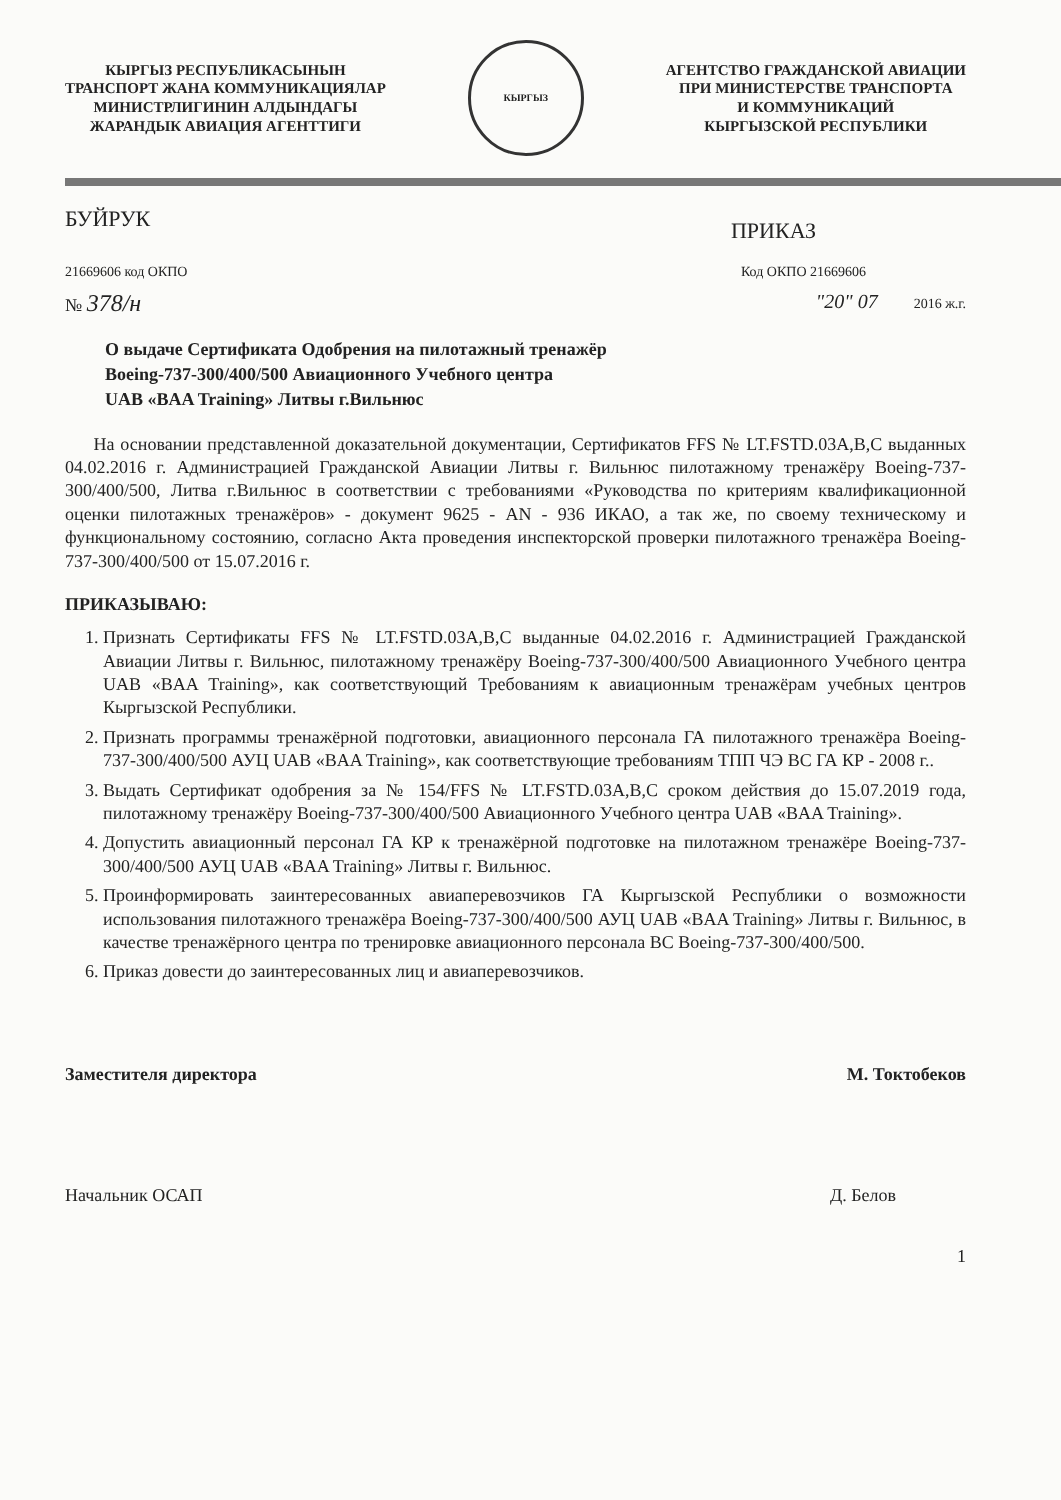КЫРГЫЗ РЕСПУБЛИКАСЫНЫН
ТРАНСПОРТ ЖАНА КОММУНИКАЦИЯЛАР
МИНИСТРЛИГИНИН АЛДЫНДАГЫ
ЖАРАНДЫК АВИАЦИЯ АГЕНТТИГИ
КЫРГЫЗ
АГЕНТСТВО ГРАЖДАНСКОЙ АВИАЦИИ
ПРИ МИНИСТЕРСТВЕ ТРАНСПОРТА
И КОММУНИКАЦИЙ
КЫРГЫЗСКОЙ РЕСПУБЛИКИ
БУЙРУК
ПРИКАЗ
21669606 код ОКПО Код ОКПО 21669606
№ 378/н
"20" 07 2016 ж.г.
О выдаче Сертификата Одобрения на пилотажный тренажёр
Boeing-737-300/400/500 Авиационного Учебного центра
UAB «BAA Training» Литвы г.Вильнюс
На основании представленной доказательной документации, Сертификатов FFS № LT.FSTD.03A,B,C выданных 04.02.2016 г. Администрацией Гражданской Авиации Литвы г. Вильнюс пилотажному тренажёру Boeing-737-300/400/500, Литва г.Вильнюс в соответствии с требованиями «Руководства по критериям квалификационной оценки пилотажных тренажёров» - документ 9625 - AN - 936 ИКАО, а так же, по своему техническому и функциональному состоянию, согласно Акта проведения инспекторской проверки пилотажного тренажёра Boeing-737-300/400/500 от 15.07.2016 г.
ПРИКАЗЫВАЮ:
1. Признать Сертификаты FFS № LT.FSTD.03A,B,C выданные 04.02.2016 г. Администрацией Гражданской Авиации Литвы г. Вильнюс, пилотажному тренажёру Boeing-737-300/400/500 Авиационного Учебного центра UAB «BAA Training», как соответствующий Требованиям к авиационным тренажёрам учебных центров Кыргызской Республики.
2. Признать программы тренажёрной подготовки, авиационного персонала ГА пилотажного тренажёра Boeing-737-300/400/500 АУЦ UAB «BAA Training», как соответствующие требованиям ТПП ЧЭ ВС ГА КР - 2008 г..
3. Выдать Сертификат одобрения за № 154/FFS № LT.FSTD.03A,B,C сроком действия до 15.07.2019 года, пилотажному тренажёру Boeing-737-300/400/500 Авиационного Учебного центра UAB «BAA Training».
4. Допустить авиационный персонал ГА КР к тренажёрной подготовке на пилотажном тренажёре Boeing-737-300/400/500 АУЦ UAB «BAA Training» Литвы г. Вильнюс.
5. Проинформировать заинтересованных авиаперевозчиков ГА Кыргызской Республики о возможности использования пилотажного тренажёра Boeing-737-300/400/500 АУЦ UAB «BAA Training» Литвы г. Вильнюс, в качестве тренажёрного центра по тренировке авиационного персонала ВС Boeing-737-300/400/500.
6. Приказ довести до заинтересованных лиц и авиаперевозчиков.
Заместителя директора М. Токтобеков
Начальник ОСАП Д. Белов
1